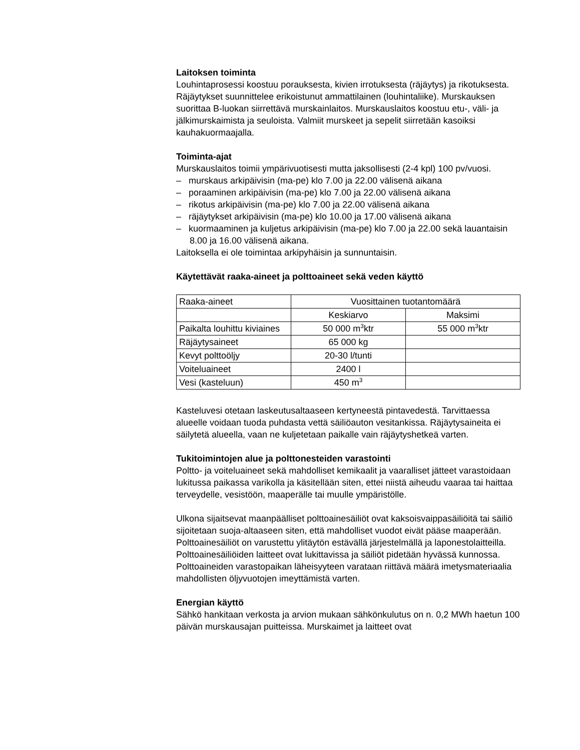Laitoksen toiminta
Louhintaprosessi koostuu porauksesta, kivien irrotuksesta (räjäytys) ja rikotuksesta. Räjäytykset suunnittelee erikoistunut ammattilainen (louhintaliike). Murskauksen suorittaa B-luokan siirrettävä murskainlaitos. Murskauslaitos koostuu etu-, väli- ja jälkimurskaimista ja seuloista. Valmiit murskeet ja sepelit siirretään kasoiksi kauhakuormaajalla.
Toiminta-ajat
Murskauslaitos toimii ympärivuotisesti mutta jaksollisesti (2-4 kpl) 100 pv/vuosi.
– murskaus arkipäivisin (ma-pe) klo 7.00 ja 22.00 välisenä aikana
– poraaminen arkipäivisin (ma-pe) klo 7.00 ja 22.00 välisenä aikana
– rikotus arkipäivisin (ma-pe) klo 7.00 ja 22.00 välisenä aikana
– räjäytykset arkipäivisin (ma-pe) klo 10.00 ja 17.00 välisenä aikana
– kuormaaminen ja kuljetus arkipäivisin (ma-pe) klo 7.00 ja 22.00 sekä lauantaisin 8.00 ja 16.00 välisenä aikana.
Laitoksella ei ole toimintaa arkipyhäisin ja sunnuntaisin.
Käytettävät raaka-aineet ja polttoaineet sekä veden käyttö
| Raaka-aineet | Vuosittainen tuotantomäärä | |
| | Keskiarvo | Maksimi |
| Paikalta louhittu kiviaines | 50 000 m<sup>3</sup>ktr | 55 000 m<sup>3</sup>ktr |
| Räjäytysaineet | 65 000 kg | |
| Kevyt polttoöljy | 20-30 l/tunti | |
| Voiteluaineet | 2400 l | |
| Vesi (kasteluun) | 450 m<sup>3</sup> | |
Kasteluvesi otetaan laskeutusaltaaseen kertyneestä pintavedestä. Tarvittaessa alueelle voidaan tuoda puhdasta vettä säiliöauton vesitankissa. Räjäytysaineita ei säilytetä alueella, vaan ne kuljetetaan paikalle vain räjäytyshetkeä varten.
Tukitoimintojen alue ja polttonesteiden varastointi
Poltto- ja voiteluaineet sekä mahdolliset kemikaalit ja vaaralliset jätteet varastoidaan lukitussa paikassa varikolla ja käsitellään siten, ettei niistä aiheudu vaaraa tai haittaa terveydelle, vesistöön, maaperälle tai muulle ympäristölle.
Ulkona sijaitsevat maanpäälliset polttoainesäiliöt ovat kaksoisvaippasäiliöitä tai säiliö sijoitetaan suoja-altaaseen siten, että mahdolliset vuodot eivät pääse maaperään. Polttoainesäiliöt on varustettu ylitäytön estävällä järjestelmällä ja laponestolaitteilla. Polttoainesäiliöiden laitteet ovat lukittavissa ja säiliöt pidetään hyvässä kunnossa. Polttoaineiden varastopaikan läheisyyteen varataan riittävä määrä imetysmateriaalia mahdollisten öljyvuotojen imeyttämistä varten.
Energian käyttö
Sähkö hankitaan verkosta ja arvion mukaan sähkönkulutus on n. 0,2 MWh haetun 100 päivän murskausajan puitteissa. Murskaimet ja laitteet ovat